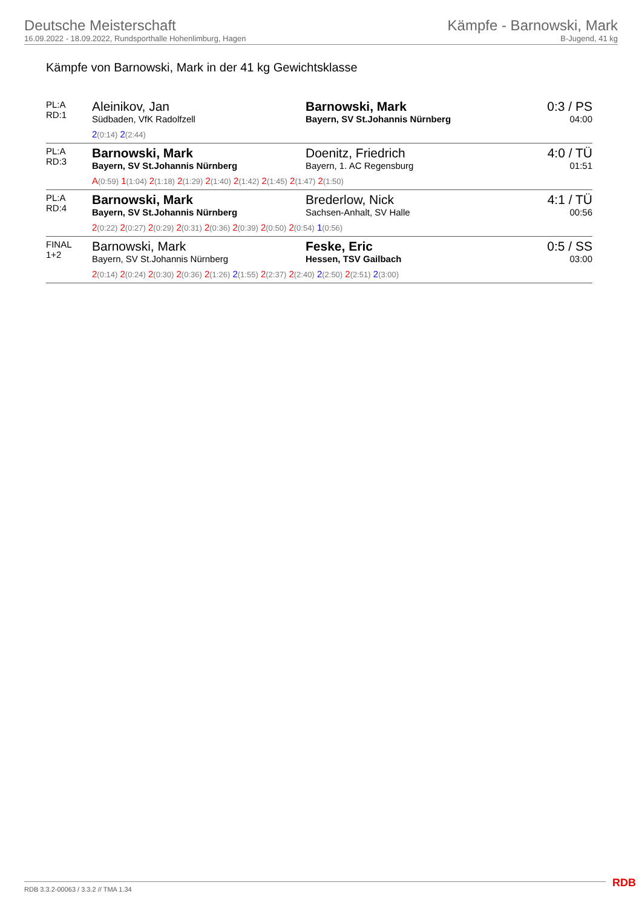Deutsche Meisterschaft
16.09.2022 - 18.09.2022, Rundsporthalle Hohenlimburg, Hagen
Kämpfe - Barnowski, Mark
B-Jugend, 41 kg
Kämpfe von Barnowski, Mark in der 41 kg Gewichtsklasse
| PL:A RD:1 | Aleinikov, Jan Südbaden, VfK Radolfzell | Barnowski, Mark Bayern, SV St.Johannis Nürnberg | 0:3 / PS 04:00 |
| | 2 (0:14) 2 (2:44) | | |
| PL:A RD:3 | Barnowski, Mark Bayern, SV St.Johannis Nürnberg | Doenitz, Friedrich Bayern, 1. AC Regensburg | 4:0 / TÜ 01:51 |
| | A (0:59) 1 (1:04) 2 (1:18) 2 (1:29) 2 (1:40) 2 (1:42) 2 (1:45) 2 (1:47) 2 (1:50) | | |
| PL:A RD:4 | Barnowski, Mark Bayern, SV St.Johannis Nürnberg | Brederlow, Nick Sachsen-Anhalt, SV Halle | 4:1 / TÜ 00:56 |
| | 2 (0:22) 2 (0:27) 2 (0:29) 2 (0:31) 2 (0:36) 2 (0:39) 2 (0:50) 2 (0:54) 1 (0:56) | | |
| FINAL 1+2 | Barnowski, Mark Bayern, SV St.Johannis Nürnberg | Feske, Eric Hessen, TSV Gailbach | 0:5 / SS 03:00 |
| | 2 (0:14) 2 (0:24) 2 (0:30) 2 (0:36) 2 (1:26) 2 (1:55) 2 (2:37) 2 (2:40) 2 (2:50) 2 (2:51) 2 (3:00) | | |
RDB 3.3.2-00063 / 3.3.2 // TMA 1.34
RDB